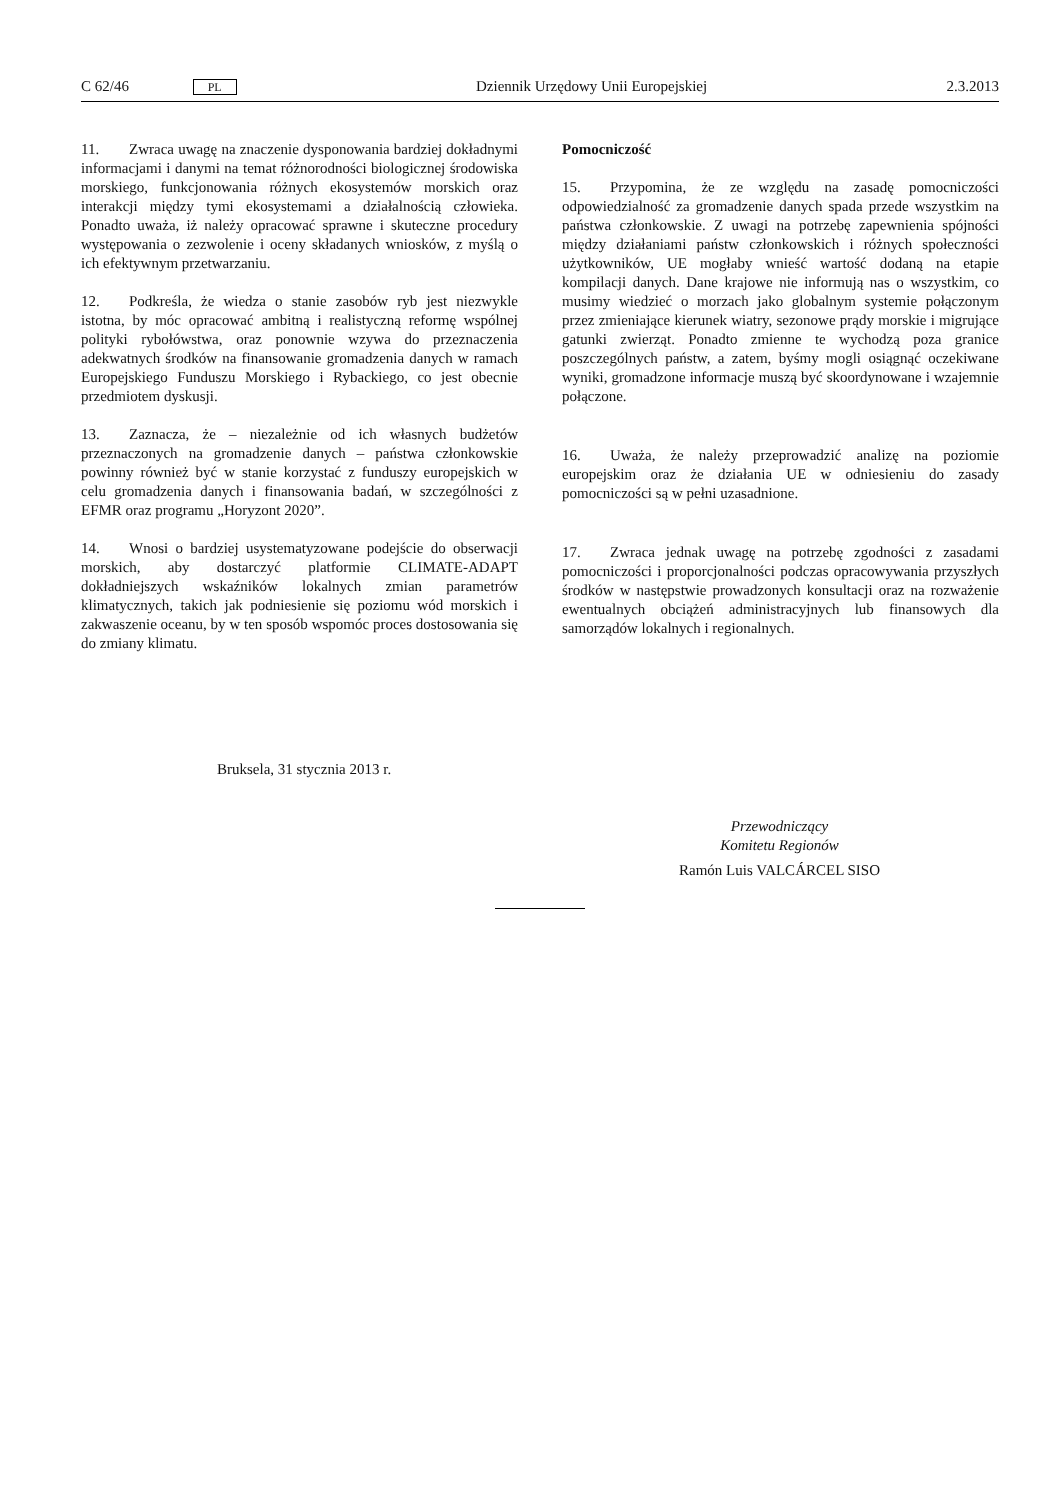C 62/46 PL Dziennik Urzędowy Unii Europejskiej 2.3.2013
11. Zwraca uwagę na znaczenie dysponowania bardziej dokładnymi informacjami i danymi na temat różnorodności biologicznej środowiska morskiego, funkcjonowania różnych ekosystemów morskich oraz interakcji między tymi ekosystemami a działalnością człowieka. Ponadto uważa, iż należy opracować sprawne i skuteczne procedury występowania o zezwolenie i oceny składanych wniosków, z myślą o ich efektywnym przetwarzaniu.
12. Podkreśla, że wiedza o stanie zasobów ryb jest niezwykle istotna, by móc opracować ambitną i realistyczną reformę wspólnej polityki rybołówstwa, oraz ponownie wzywa do przeznaczenia adekwatnych środków na finansowanie gromadzenia danych w ramach Europejskiego Funduszu Morskiego i Rybackiego, co jest obecnie przedmiotem dyskusji.
13. Zaznacza, że – niezależnie od ich własnych budżetów przeznaczonych na gromadzenie danych – państwa członkowskie powinny również być w stanie korzystać z funduszy europejskich w celu gromadzenia danych i finansowania badań, w szczególności z EFMR oraz programu „Horyzont 2020”.
14. Wnosi o bardziej usystematyzowane podejście do obserwacji morskich, aby dostarczyć platformie CLIMATE-ADAPT dokładniejszych wskaźników lokalnych zmian parametrów klimatycznych, takich jak podniesienie się poziomu wód morskich i zakwaszenie oceanu, by w ten sposób wspomóc proces dostosowania się do zmiany klimatu.
Pomocniczość
15. Przypomina, że ze względu na zasadę pomocniczości odpowiedzialność za gromadzenie danych spada przede wszystkim na państwa członkowskie. Z uwagi na potrzebę zapewnienia spójności między działaniami państw członkowskich i różnych społeczności użytkowników, UE mogłaby wnieść wartość dodaną na etapie kompilacji danych. Dane krajowe nie informują nas o wszystkim, co musimy wiedzieć o morzach jako globalnym systemie połączonym przez zmieniające kierunek wiatry, sezonowe prądy morskie i migrujące gatunki zwierząt. Ponadto zmienne te wychodzą poza granice poszczególnych państw, a zatem, byśmy mogli osiągnąć oczekiwane wyniki, gromadzone informacje muszą być skoordynowane i wzajemnie połączone.
16. Uważa, że należy przeprowadzić analizę na poziomie europejskim oraz że działania UE w odniesieniu do zasady pomocniczości są w pełni uzasadnione.
17. Zwraca jednak uwagę na potrzebę zgodności z zasadami pomocniczości i proporcjonalności podczas opracowywania przyszłych środków w następstwie prowadzonych konsultacji oraz na rozważenie ewentualnych obciążeń administracyjnych lub finansowych dla samorządów lokalnych i regionalnych.
Bruksela, 31 stycznia 2013 r.
Przewodniczący
Komitetu Regionów
Ramón Luis VALCÁRCEL SISO